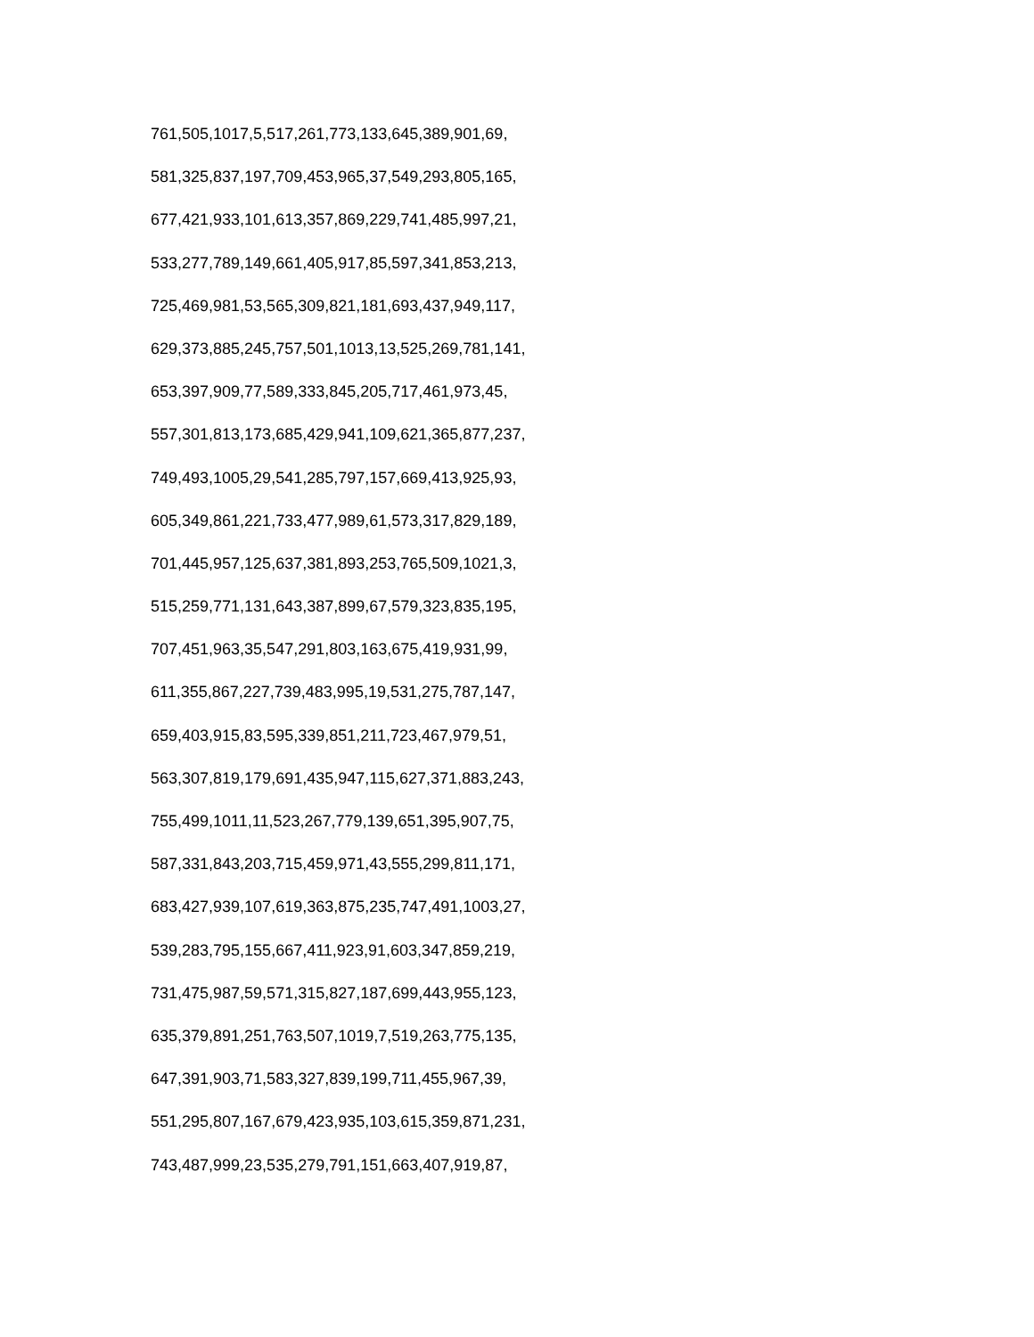761,505,1017,5,517,261,773,133,645,389,901,69,
581,325,837,197,709,453,965,37,549,293,805,165,
677,421,933,101,613,357,869,229,741,485,997,21,
533,277,789,149,661,405,917,85,597,341,853,213,
725,469,981,53,565,309,821,181,693,437,949,117,
629,373,885,245,757,501,1013,13,525,269,781,141,
653,397,909,77,589,333,845,205,717,461,973,45,
557,301,813,173,685,429,941,109,621,365,877,237,
749,493,1005,29,541,285,797,157,669,413,925,93,
605,349,861,221,733,477,989,61,573,317,829,189,
701,445,957,125,637,381,893,253,765,509,1021,3,
515,259,771,131,643,387,899,67,579,323,835,195,
707,451,963,35,547,291,803,163,675,419,931,99,
611,355,867,227,739,483,995,19,531,275,787,147,
659,403,915,83,595,339,851,211,723,467,979,51,
563,307,819,179,691,435,947,115,627,371,883,243,
755,499,1011,11,523,267,779,139,651,395,907,75,
587,331,843,203,715,459,971,43,555,299,811,171,
683,427,939,107,619,363,875,235,747,491,1003,27,
539,283,795,155,667,411,923,91,603,347,859,219,
731,475,987,59,571,315,827,187,699,443,955,123,
635,379,891,251,763,507,1019,7,519,263,775,135,
647,391,903,71,583,327,839,199,711,455,967,39,
551,295,807,167,679,423,935,103,615,359,871,231,
743,487,999,23,535,279,791,151,663,407,919,87,